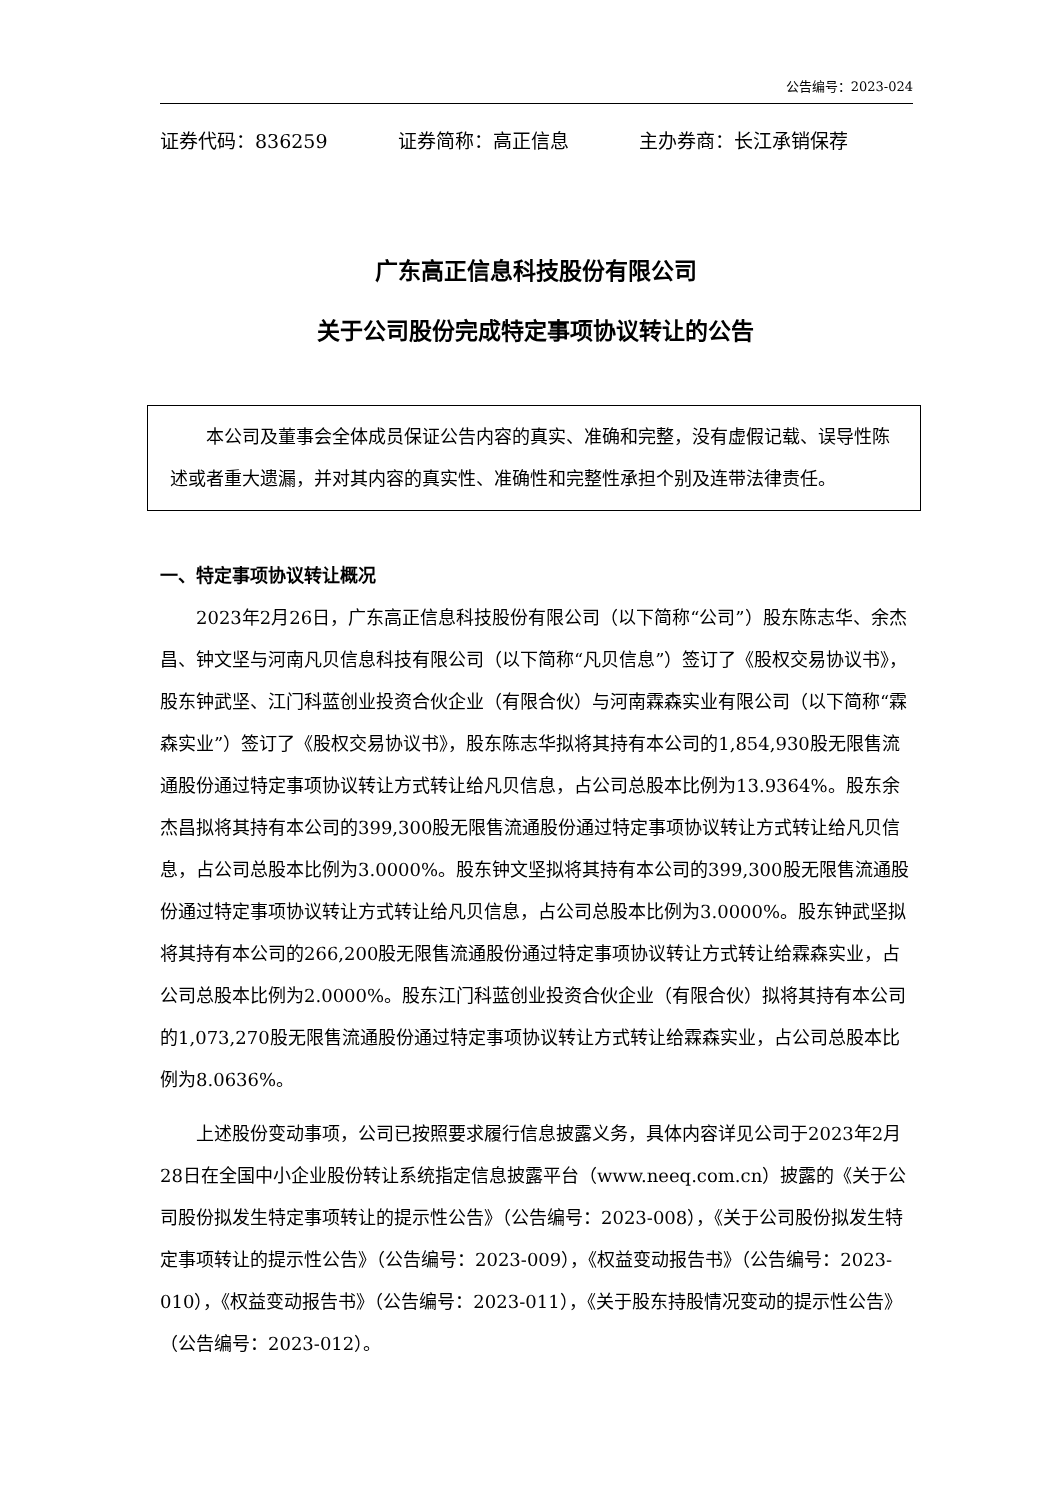公告编号：2023-024
证券代码：836259 证券简称：高正信息 主办券商：长江承销保荐
广东高正信息科技股份有限公司
关于公司股份完成特定事项协议转让的公告
本公司及董事会全体成员保证公告内容的真实、准确和完整，没有虚假记载、误导性陈述或者重大遗漏，并对其内容的真实性、准确性和完整性承担个别及连带法律责任。
一、特定事项协议转让概况
2023年2月26日，广东高正信息科技股份有限公司（以下简称“公司”）股东陈志华、余杰昌、钟文坚与河南凡贝信息科技有限公司（以下简称“凡贝信息”）签订了《股权交易协议书》，股东钟武坚、江门科蓝创业投资合伙企业（有限合伙）与河南霖森实业有限公司（以下简称“霖森实业”）签订了《股权交易协议书》，股东陈志华拟将其持有本公司的1,854,930股无限售流通股份通过特定事项协议转让方式转让给凡贝信息，占公司总股本比例为13.9364%。股东余杰昌拟将其持有本公司的399,300股无限售流通股份通过特定事项协议转让方式转让给凡贝信息，占公司总股本比例为3.0000%。股东钟文坚拟将其持有本公司的399,300股无限售流通股份通过特定事项协议转让方式转让给凡贝信息，占公司总股本比例为3.0000%。股东钟武坚拟将其持有本公司的266,200股无限售流通股份通过特定事项协议转让方式转让给霖森实业，占公司总股本比例为2.0000%。股东江门科蓝创业投资合伙企业（有限合伙）拟将其持有本公司的1,073,270股无限售流通股份通过特定事项协议转让方式转让给霖森实业，占公司总股本比例为8.0636%。
上述股份变动事项，公司已按照要求履行信息披露义务，具体内容详见公司于2023年2月28日在全国中小企业股份转让系统指定信息披露平台（www.neeq.com.cn）披露的《关于公司股份拟发生特定事项转让的提示性公告》（公告编号：2023-008），《关于公司股份拟发生特定事项转让的提示性公告》（公告编号：2023-009），《权益变动报告书》（公告编号：2023-010），《权益变动报告书》（公告编号：2023-011），《关于股东持股情况变动的提示性公告》（公告编号：2023-012）。